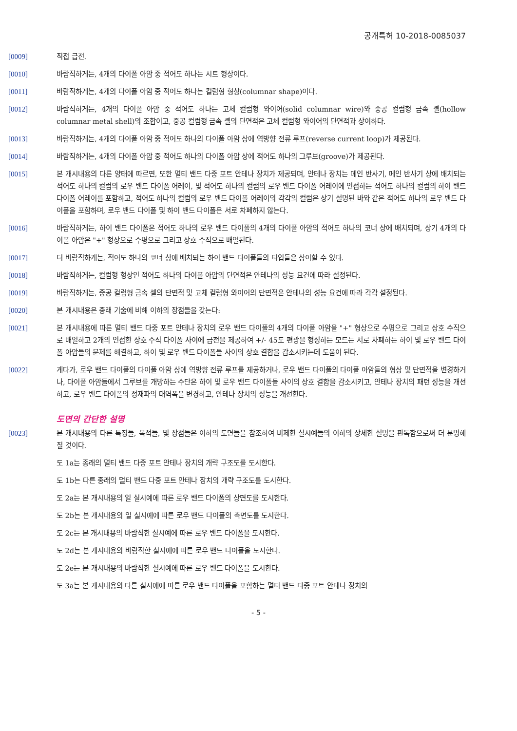공개특허 10-2018-0085037
[0009] 직접 급전.
[0010] 바람직하게는, 4개의 다이폴 아암 중 적어도 하나는 시트 형상이다.
[0011] 바람직하게는, 4개의 다이폴 아암 중 적어도 하나는 컬럼형 형상(columnar shape)이다.
[0012] 바람직하게는, 4개의 다이폴 아암 중 적어도 하나는 고체 컬럼형 와이어(solid columnar wire)와 중공 컬럼형 금속 셸(hollow columnar metal shell)의 조합이고, 중공 컬럼형 금속 셸의 단면적은 고체 컬럼형 와이어의 단면적과 상이하다.
[0013] 바람직하게는, 4개의 다이폴 아암 중 적어도 하나의 다이폴 아암 상에 역방향 전류 루프(reverse current loop)가 제공된다.
[0014] 바람직하게는, 4개의 다이폴 아암 중 적어도 하나의 다이폴 아암 상에 적어도 하나의 그루브(groove)가 제공된다.
[0015] 본 개시내용의 다른 양태에 따르면, 또한 멀티 밴드 다중 포트 안테나 장치가 제공되며, 안테나 장치는 메인 반사기, 메인 반사기 상에 배치되는 적어도 하나의 컬럼의 로우 밴드 다이폴 어레이, 및 적어도 하나의 컬럼의 로우 밴드 다이폴 어레이에 인접하는 적어도 하나의 컬럼의 하이 밴드 다이폴 어레이를 포함하고, 적어도 하나의 컬럼의 로우 밴드 다이폴 어레이의 각각의 컬럼은 상기 설명된 바와 같은 적어도 하나의 로우 밴드 다이폴을 포함하며, 로우 밴드 다이폴 및 하이 밴드 다이폴은 서로 차폐하지 않는다.
[0016] 바람직하게는, 하이 밴드 다이폴은 적어도 하나의 로우 밴드 다이폴의 4개의 다이폴 아암의 적어도 하나의 코너 상에 배치되며, 상기 4개의 다이폴 아암은 "+" 형상으로 수평으로 그리고 상호 수직으로 배열된다.
[0017] 더 바람직하게는, 적어도 하나의 코너 상에 배치되는 하이 밴드 다이폴들의 타입들은 상이할 수 있다.
[0018] 바람직하게는, 컬럼형 형상인 적어도 하나의 다이폴 아암의 단면적은 안테나의 성능 요건에 따라 설정된다.
[0019] 바람직하게는, 중공 컬럼형 금속 셸의 단면적 및 고체 컬럼형 와이어의 단면적은 안테나의 성능 요건에 따라 각각 설정된다.
[0020] 본 개시내용은 종래 기술에 비해 이하의 장점들을 갖는다:
[0021] 본 개시내용에 따른 멀티 밴드 다중 포트 안테나 장치의 로우 밴드 다이폴의 4개의 다이폴 아암을 "+" 형상으로 수평으로 그리고 상호 수직으로 배열하고 2개의 인접한 상호 수직 다이폴 사이에 급전을 제공하여 +/- 45도 편광을 형성하는 모드는 서로 차폐하는 하이 및 로우 밴드 다이폴 아암들의 문제를 해결하고, 하이 및 로우 밴드 다이폴들 사이의 상호 결합을 감소시키는데 도움이 된다.
[0022] 게다가, 로우 밴드 다이폴의 다이폴 아암 상에 역방향 전류 루프를 제공하거나, 로우 밴드 다이폴의 다이폴 아암들의 형상 및 단면적을 변경하거나, 다이폴 아암들에서 그루브를 개방하는 수단은 하이 및 로우 밴드 다이폴들 사이의 상호 결합을 감소시키고, 안테나 장치의 패턴 성능을 개선하고, 로우 밴드 다이폴의 정재파의 대역폭을 변경하고, 안테나 장치의 성능을 개선한다.
도면의 간단한 설명
[0023] 본 개시내용의 다른 특징들, 목적들, 및 장점들은 이하의 도면들을 참조하여 비제한 실시예들의 이하의 상세한 설명을 판독함으로써 더 분명해질 것이다.
도 1a는 종래의 멀티 밴드 다중 포트 안테나 장치의 개략 구조도를 도시한다.
도 1b는 다른 종래의 멀티 밴드 다중 포트 안테나 장치의 개략 구조도를 도시한다.
도 2a는 본 개시내용의 일 실시예에 따른 로우 밴드 다이폴의 상면도를 도시한다.
도 2b는 본 개시내용의 일 실시예에 따른 로우 밴드 다이폴의 측면도를 도시한다.
도 2c는 본 개시내용의 바람직한 실시예에 따른 로우 밴드 다이폴을 도시한다.
도 2d는 본 개시내용의 바람직한 실시예에 따른 로우 밴드 다이폴을 도시한다.
도 2e는 본 개시내용의 바람직한 실시예에 따른 로우 밴드 다이폴을 도시한다.
도 3a는 본 개시내용의 다른 실시예에 따른 로우 밴드 다이폴을 포함하는 멀티 밴드 다중 포트 안테나 장치의
- 5 -